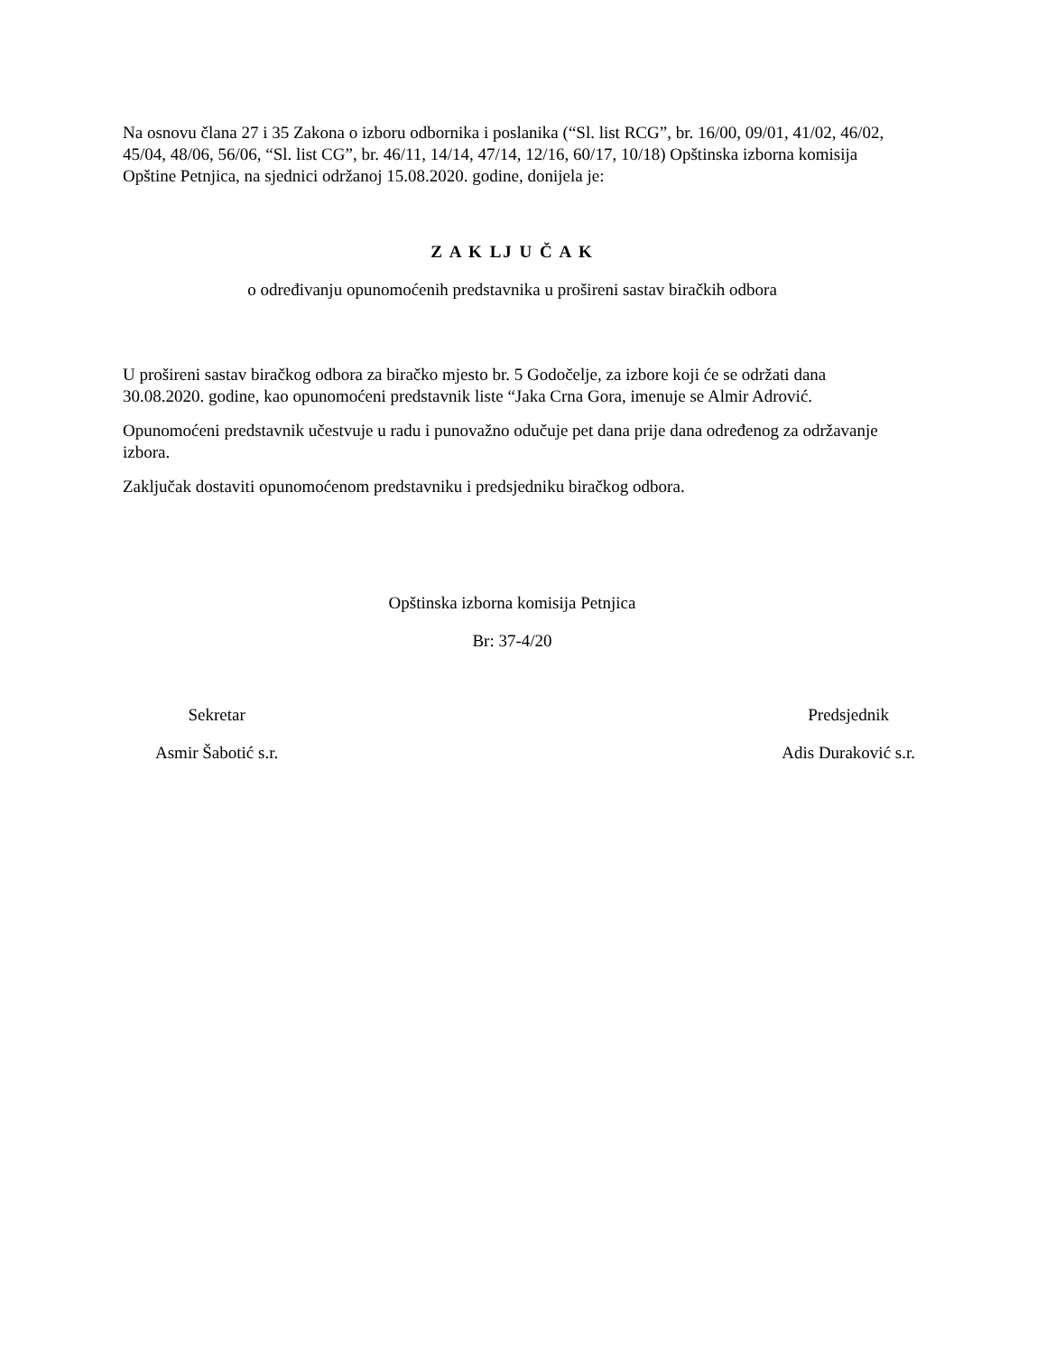Na osnovu člana 27 i 35 Zakona o izboru odbornika i poslanika (“Sl. list RCG”, br. 16/00, 09/01, 41/02, 46/02, 45/04, 48/06, 56/06, “Sl. list CG”, br. 46/11, 14/14, 47/14, 12/16, 60/17, 10/18) Opštinska izborna komisija Opštine Petnjica, na sjednici održanoj 15.08.2020. godine, donijela je:
Z A K LJ U Č A K
o određivanju opunomoćenih predstavnika u prošireni sastav biračkih odbora
U prošireni sastav biračkog odbora za biračko mjesto br. 5 Godočelje, za izbore koji će se održati dana 30.08.2020. godine, kao opunomoćeni predstavnik liste “Jaka Crna Gora, imenuje se Almir Adrović.
Opunomoćeni predstavnik učestvuje u radu i punovažno odučuje pet dana prije dana određenog za održavanje izbora.
Zaključak dostaviti opunomoćenom predstavniku i predsjedniku biračkog odbora.
Opštinska izborna komisija Petnjica
Br: 37-4/20
Sekretar
Asmir Šabotić s.r.
Predsjednik
Adis Duraković s.r.